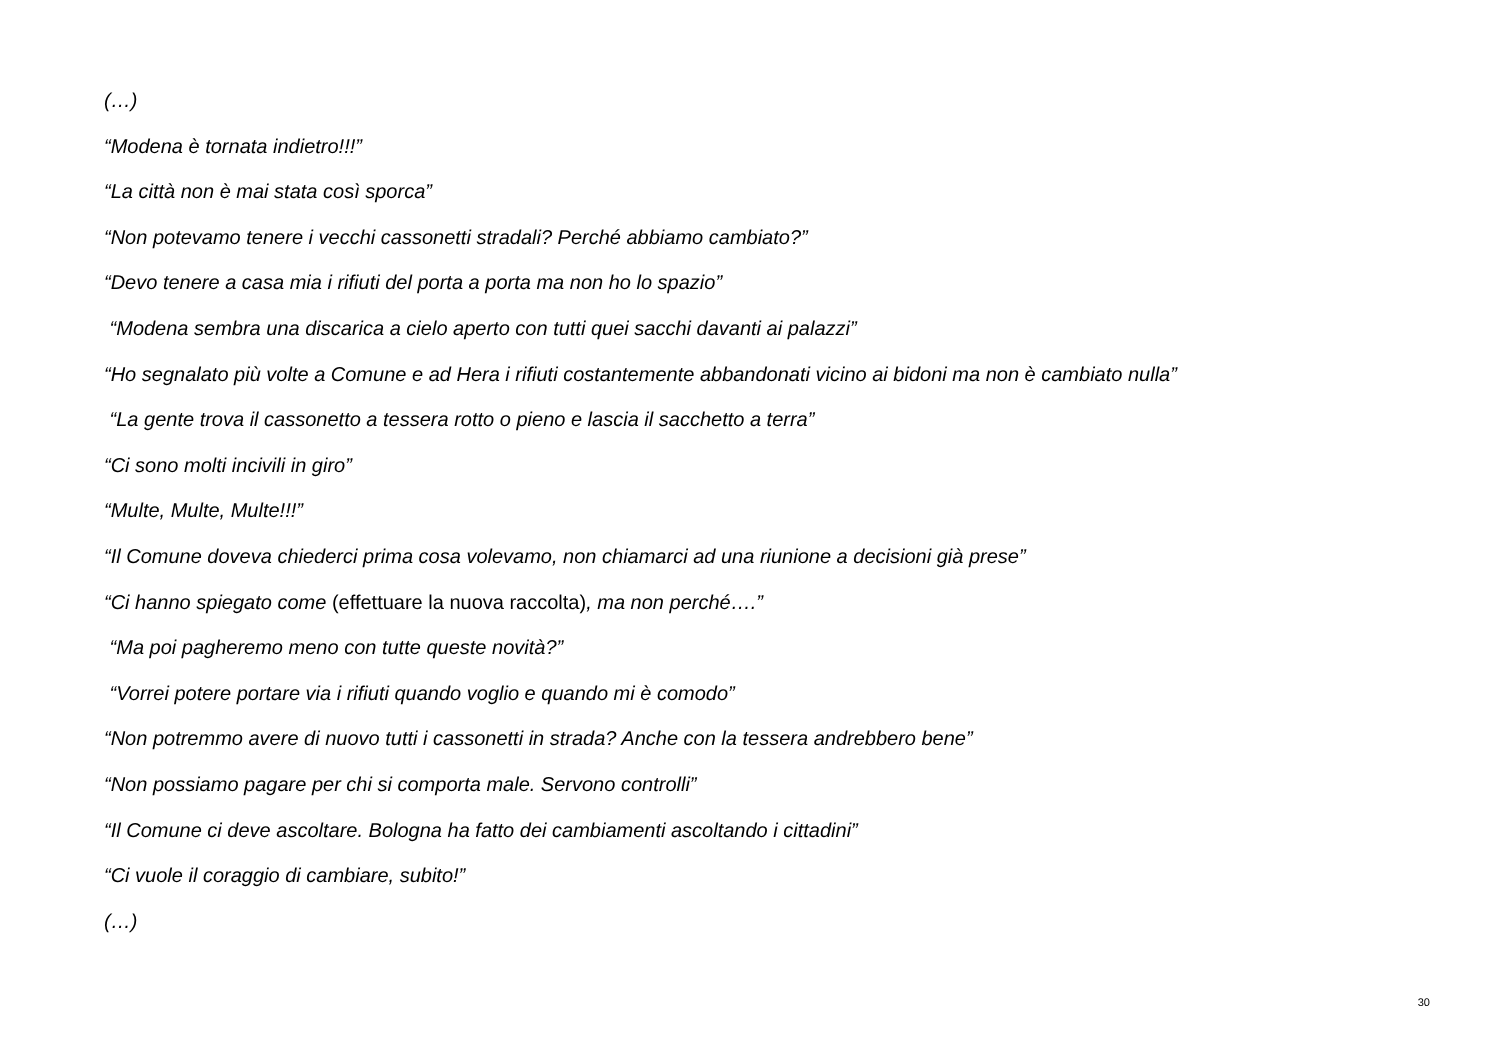(…)
“Modena è tornata indietro!!!”
“La città non è mai stata così sporca”
“Non potevamo tenere i vecchi cassonetti stradali? Perché abbiamo cambiato?”
“Devo tenere a casa mia i rifiuti del porta a porta ma non ho lo spazio”
“Modena sembra una discarica a cielo aperto con tutti quei sacchi davanti ai palazzi”
“Ho segnalato più volte a Comune e ad Hera i rifiuti costantemente abbandonati vicino ai bidoni ma non è cambiato nulla”
“La gente trova il cassonetto a tessera rotto o pieno e lascia il sacchetto a terra”
“Ci sono molti incivili in giro”
“Multe, Multe, Multe!!!”
“Il Comune doveva chiederci prima cosa volevamo, non chiamarci ad una riunione a decisioni già prese”
“Ci hanno spiegato come (effettuare la nuova raccolta), ma non perché….”
“Ma poi pagheremo meno con tutte queste novità?”
“Vorrei potere portare via i rifiuti quando voglio e quando mi è comodo”
“Non potremmo avere di nuovo tutti i cassonetti in strada? Anche con la tessera andrebbero bene”
“Non possiamo pagare per chi si comporta male. Servono controlli”
“Il Comune ci deve ascoltare. Bologna ha fatto dei cambiamenti ascoltando i cittadini”
“Ci vuole il coraggio di cambiare, subito!”
(…)
30